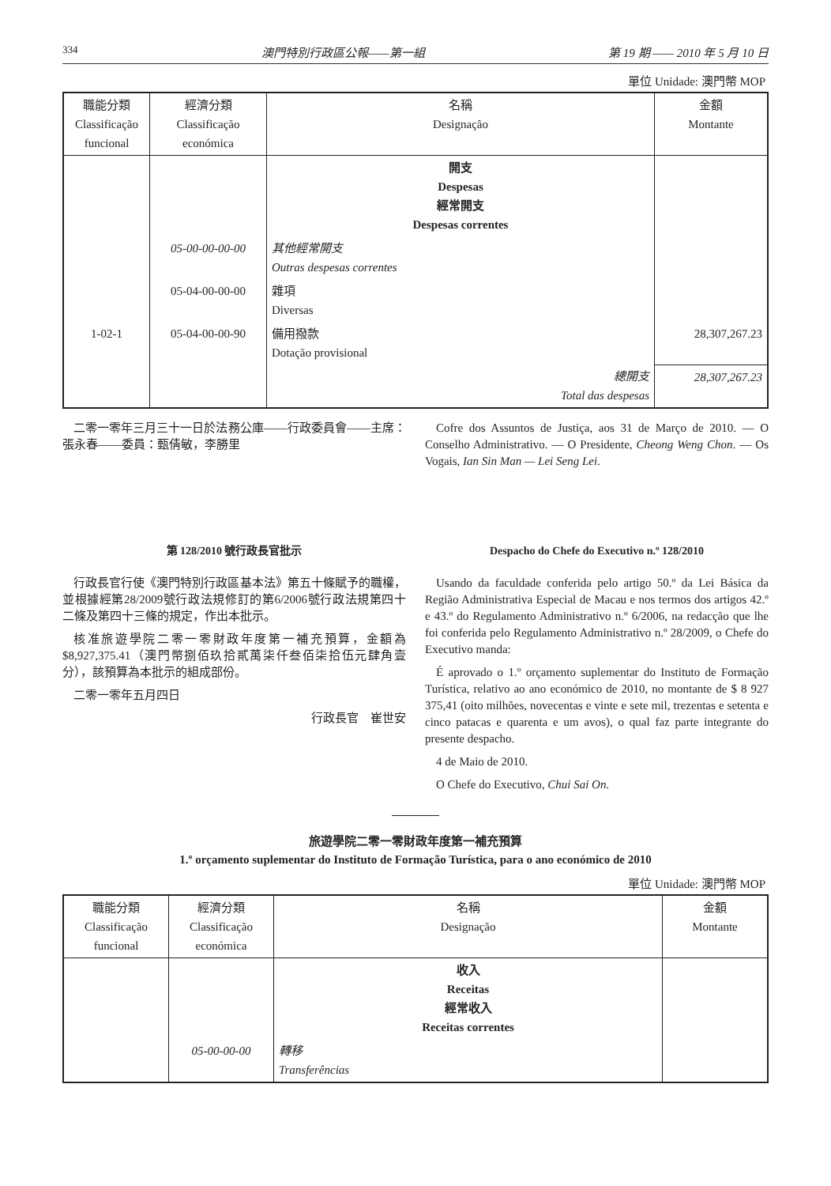334 澳門特別行政區公報——第一組 第 19 期 —— 2010 年 5 月 10 日
單位 Unidade: 澳門幣 MOP
| 職能分類 Classificação funcional | 經濟分類 Classificação económica | 名稱 Designação | 金額 Montante |
| --- | --- | --- | --- |
| | | 開支 Despesas 經常開支 Despesas correntes | |
| | 05-00-00-00-00 | 其他經常開支 Outras despesas correntes | |
| | 05-04-00-00-00 | 雜項 Diversas | |
| 1-02-1 | 05-04-00-00-90 | 備用撥款 Dotação provisional | 28,307,267.23 |
| | | 總開支 Total das despesas | 28,307,267.23 |
二零一零年三月三十一日於法務公庫——行政委員會——主席：張永春——委員：甄倩敏，李勝里
Cofre dos Assuntos de Justiça, aos 31 de Março de 2010. — O Conselho Administrativo. — O Presidente, Cheong Weng Chon. — Os Vogais, Ian Sin Man — Lei Seng Lei.
第 128/2010 號行政長官批示
行政長官行使《澳門特別行政區基本法》第五十條賦予的職權，並根據經第28/2009號行政法規修訂的第6/2006號行政法規第四十二條及第四十三條的規定，作出本批示。
核准旅遊學院二零一零財政年度第一補充預算，金額為$8,927,375.41（澳門幣捌佰玖拾貳萬柒仟叁佰柒拾伍元肆角壹分），該預算為本批示的組成部份。
二零一零年五月四日
行政長官　崔世安
Despacho do Chefe do Executivo n.º 128/2010
Usando da faculdade conferida pelo artigo 50.º da Lei Básica da Região Administrativa Especial de Macau e nos termos dos artigos 42.º e 43.º do Regulamento Administrativo n.º 6/2006, na redacção que lhe foi conferida pelo Regulamento Administrativo n.º 28/2009, o Chefe do Executivo manda:
É aprovado o 1.º orçamento suplementar do Instituto de Formação Turística, relativo ao ano económico de 2010, no montante de $ 8 927 375,41 (oito milhões, novecentas e vinte e sete mil, trezentas e setenta e cinco patacas e quarenta e um avos), o qual faz parte integrante do presente despacho.
4 de Maio de 2010.
O Chefe do Executivo, Chui Sai On.
旅遊學院二零一零財政年度第一補充預算
1.º orçamento suplementar do Instituto de Formação Turística, para o ano económico de 2010
單位 Unidade: 澳門幣 MOP
| 職能分類 Classificação funcional | 經濟分類 Classificação económica | 名稱 Designação | 金額 Montante |
| --- | --- | --- | --- |
| | | 收入 Receitas 經常收入 Receitas correntes | |
| | 05-00-00-00 | 轉移 Transferências | |